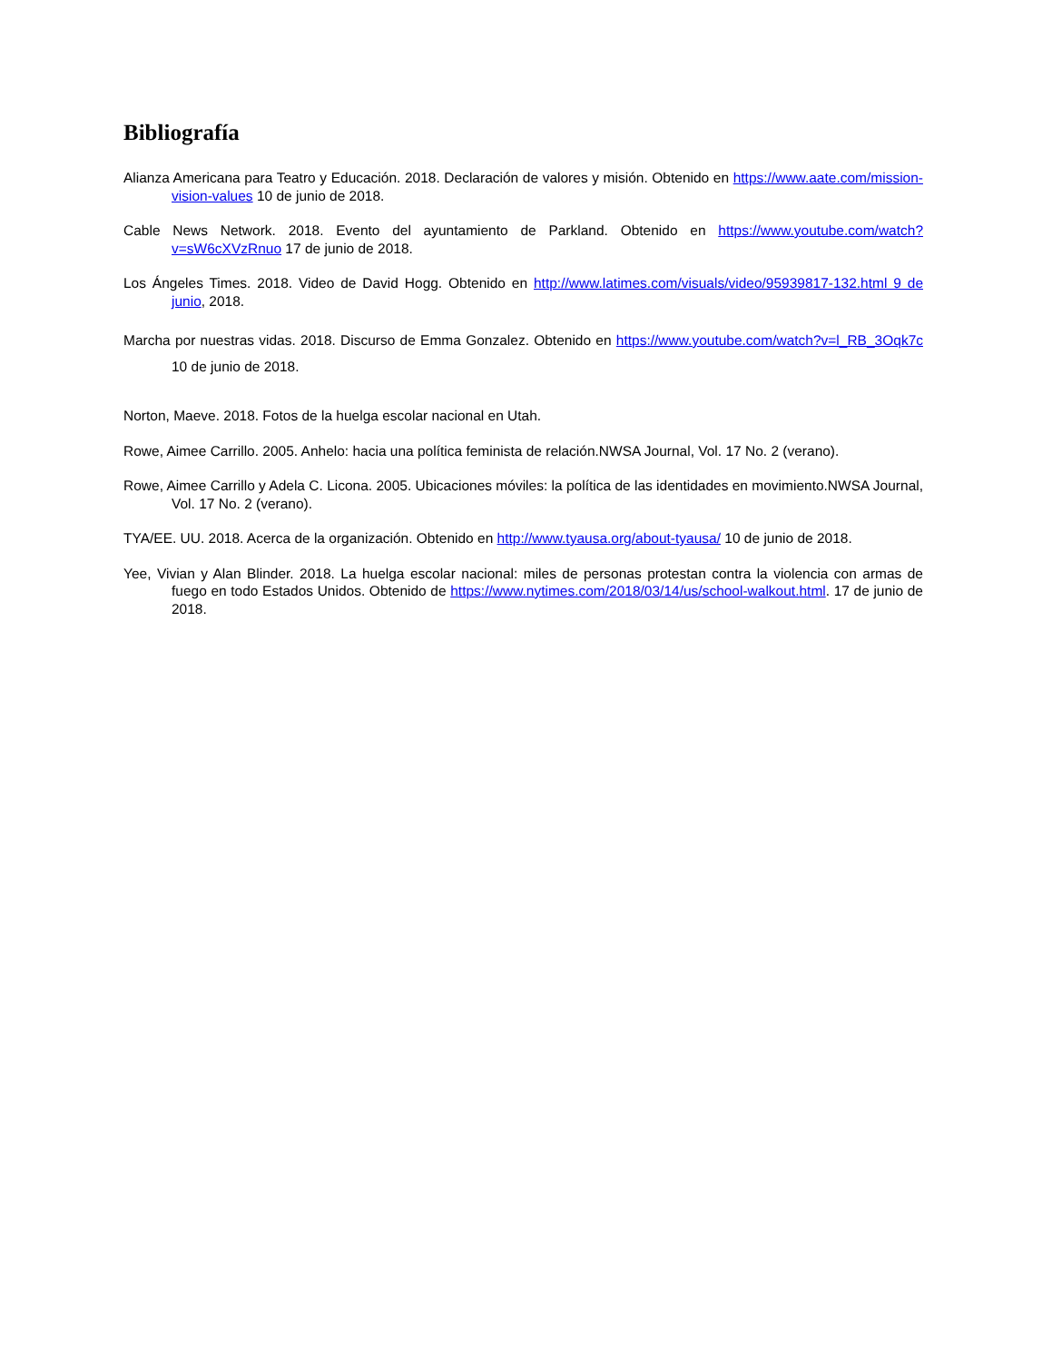Bibliografía
Alianza Americana para Teatro y Educación. 2018. Declaración de valores y misión. Obtenido en https://www.aate.com/mission-vision-values 10 de junio de 2018.
Cable News Network. 2018. Evento del ayuntamiento de Parkland. Obtenido en https://www.youtube.com/watch?v=sW6cXVzRnuo 17 de junio de 2018.
Los Ángeles Times. 2018. Video de David Hogg. Obtenido en http://www.latimes.com/visuals/video/95939817-132.html 9 de junio, 2018.
Marcha por nuestras vidas. 2018. Discurso de Emma Gonzalez. Obtenido en https://www.youtube.com/watch?v=l_RB_3Oqk7c 10 de junio de 2018.
Norton, Maeve. 2018. Fotos de la huelga escolar nacional en Utah.
Rowe, Aimee Carrillo. 2005. Anhelo: hacia una política feminista de relación.NWSA Journal, Vol. 17 No. 2 (verano).
Rowe, Aimee Carrillo y Adela C. Licona. 2005. Ubicaciones móviles: la política de las identidades en movimiento.NWSA Journal, Vol. 17 No. 2 (verano).
TYA/EE. UU. 2018. Acerca de la organización. Obtenido en http://www.tyausa.org/about-tyausa/ 10 de junio de 2018.
Yee, Vivian y Alan Blinder. 2018. La huelga escolar nacional: miles de personas protestan contra la violencia con armas de fuego en todo Estados Unidos. Obtenido de https://www.nytimes.com/2018/03/14/us/school-walkout.html. 17 de junio de 2018.